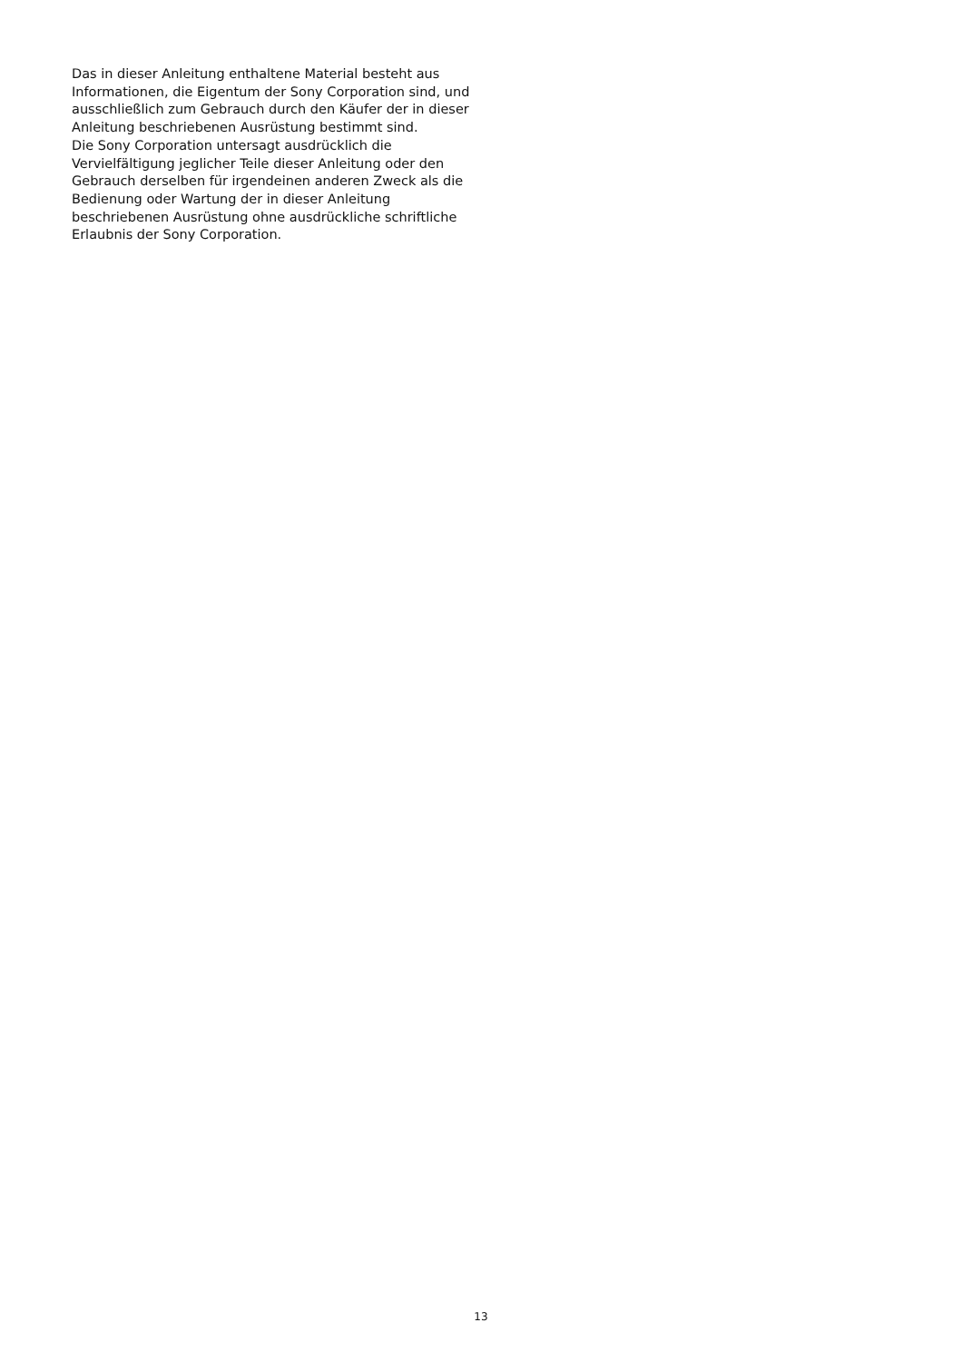Das in dieser Anleitung enthaltene Material besteht aus Informationen, die Eigentum der Sony Corporation sind, und ausschließlich zum Gebrauch durch den Käufer der in dieser Anleitung beschriebenen Ausrüstung bestimmt sind.
Die Sony Corporation untersagt ausdrücklich die Vervielfältigung jeglicher Teile dieser Anleitung oder den Gebrauch derselben für irgendeinen anderen Zweck als die Bedienung oder Wartung der in dieser Anleitung beschriebenen Ausrüstung ohne ausdrückliche schriftliche Erlaubnis der Sony Corporation.
13